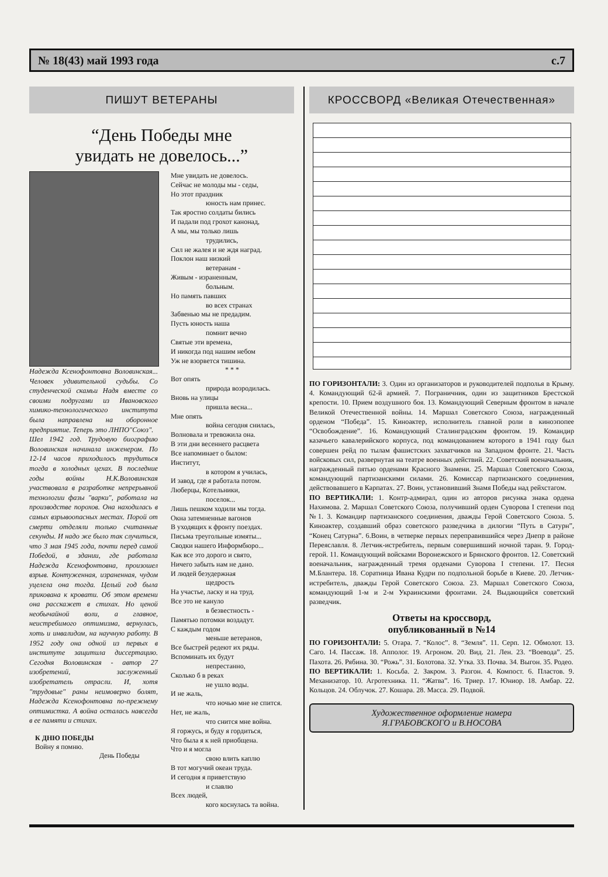№ 18(43) май 1993 года с.7
ПИШУТ ВЕТЕРАНЫ
“День Победы мне
увидать не довелось...”
Надежда Ксенофонтовна Воловинская... Человек удивительной судьбы. Со студенческой скамьи Надя вместе со своими подругами из Ивановского химико-технологического института была направлена на оборонное предприятие. Теперь это ЛНПО"Союз".
Шел 1942 год. Трудовую биографию Воловинская начинала инженером. По 12-14 часов приходилось трудиться тогда в холодных цехах. В последние годы войны Н.К.Воловинская участвовала в разработке непрерывной технологии фазы "варки", работала на производстве порохов. Она находилась в самых взрывоопасных местах. Порой от смерти отделяли только считанные секунды. И надо же было так случиться, что 3 мая 1945 года, почти перед самой Победой, в здании, где работала Надежда Ксенофонтовна, произошел взрыв. Контуженная, израненная, чудом уцелела она тогда. Целый год была прикована к кровати. Об этом времени она расскажет в стихах. Но ценой необычайной воли, а главное, неистребимого оптимизма, вернулась, хоть и инвалидом, на научную работу. В 1952 году она одной из первых в институте защитила диссертацию. Сегодня Воловинская - автор 27 изобретений, заслуженный изобретатель отрасли. И, хотя "трудовые" раны неимоверно болят, Надежда Ксенофонтовна по-прежнему оптимистка. А война осталась навсегда в ее памяти и стихах.
К ДНЮ ПОБЕДЫ
Войну я помню.
День Победы
Мне увидать не довелось.
Сейчас не молоды мы - седы,
Но этот праздник
юность нам принес.
Так яростно солдаты бились
И падали под грохот канонад,
А мы, мы только лишь
трудились,
Сил не жалея и не ждя наград.
Поклон наш низкий
ветеранам -
Живым - израненным,
больным.
Но память павших
во всех странах
Забвенью мы не предадим.
Пусть юность наша
помнит вечно
Святые эти времена,
И никогда под нашим небом
Уж не взорвется тишина.
* * *
Вот опять
природа возродилась.
Вновь на улицы
пришла весна...
Мне опять
война сегодня снилась,
Волновала и тревожила она.
В эти дни весеннего расцвета
Все напоминает о былом:
Институт,
в котором я училась,
И завод, где я работала потом.
Люберцы, Котельники,
поселок...
Лишь пешком ходили мы тогда.
Окна затемненные вагонов
В уходящих к фронту поездах.
Письма треугольные измяты...
Сводки нашего Информбюро...
Как все это дорого и свято,
Ничего забыть нам не дано.
И людей безудержная
щедрость
На участье, ласку и на труд.
Все это не кануло
в безвестность -
Памятью потомки воздадут.
С каждым годом
меньше ветеранов,
Все быстрей редеют их ряды.
Вспоминать их будут
непрестанно,
Сколько б в реках
не ушло воды.
И не жаль,
что ночью мне не спится.
Нет, не жаль,
что снится мне война.
Я горжусь, и буду я гордиться,
Что была я к ней приобщена.
Что и я могла
свою влить каплю
В тот могучий океан труда.
И сегодня я приветствую
и славлю
Всех людей,
кого коснулась та война.
КРОССВОРД «Великая Отечественная»
ПО ГОРИЗОНТАЛИ: 3. Один из организаторов и руководителей подполья в Крыму. 4. Командующий 62-й армией. 7. Пограничник, один из защитников Брестской крепости. 10. Прием воздушного боя. 13. Командующий Северным фронтом в начале Великой Отечественной войны. 14. Маршал Советского Союза, награжденный орденом “Победа”. 15. Киноактер, исполнитель главной роли в киноэпопее “Освобождение”. 16. Командующий Сталинградским фронтом. 19. Командир казачьего кавалерийского корпуса, под командованием которого в 1941 году был совершен рейд по тылам фашистских захватчиков на Западном фронте. 21. Часть войсковых сил, развернутая на театре военных действий. 22. Советский военачальник, награжденный пятью орденами Красного Знамени. 25. Маршал Советского Союза, командующий партизанскими силами. 26. Комиссар партизанского соединения, действовавшего в Карпатах. 27. Воин, установивший Знамя Победы над рейхстагом.
ПО ВЕРТИКАЛИ: 1. Контр-адмирал, один из авторов рисунка знака ордена Нахимова. 2. Маршал Советского Союза, получивший орден Суворова I степени под №1. 3. Командир партизанского соединения, дважды Герой Советского Союза. 5. Киноактер, создавший образ советского разведчика в дилогии “Путь в Сатурн”, “Конец Сатурна”. 6.Воин, в четверке первых переправившийся через Днепр в районе Переяславля. 8. Летчик-истребитель, первым совершивший ночной таран. 9. Город-герой. 11. Командующий войсками Воронежского и Брянского фронтов. 12. Советский военачальник, награжденный тремя орденами Суворова I степени. 17. Песня М.Блантера. 18. Соратница Ивана Кудри по подпольной борьбе в Киеве. 20. Летчик-истребитель, дважды Герой Советского Союза. 23. Маршал Советского Союза, командующий 1-м и 2-м Украинскими фронтами. 24. Выдающийся советский разведчик.
Ответы на кроссворд,
опубликованный в №14
ПО ГОРИЗОНТАЛИ: 5. Отара. 7. “Колос”. 8. “Земля”. 11. Серп. 12. Обмолот. 13. Саго. 14. Пассаж. 18. Апполог. 19. Агроном. 20. Вид. 21. Лен. 23. “Воевода”. 25. Пахота. 26. Рябина. 30. “Рожь”. 31. Болотова. 32. Утка. 33. Почва. 34. Выгон. 35. Родео.
ПО ВЕРТИКАЛИ: 1. Косьба. 2. Закром. 3. Разгон. 4. Компост. 6. Пластов. 9. Механизатор. 10. Агротехника. 11. “Жатва”. 16. Триер. 17. Юниор. 18. Амбар. 22. Кольцов. 24. Облучок. 27. Кошара. 28. Масса. 29. Подвой.
Художественное оформление номера
Я.ГРАБОВСКОГО и В.НОСОВА